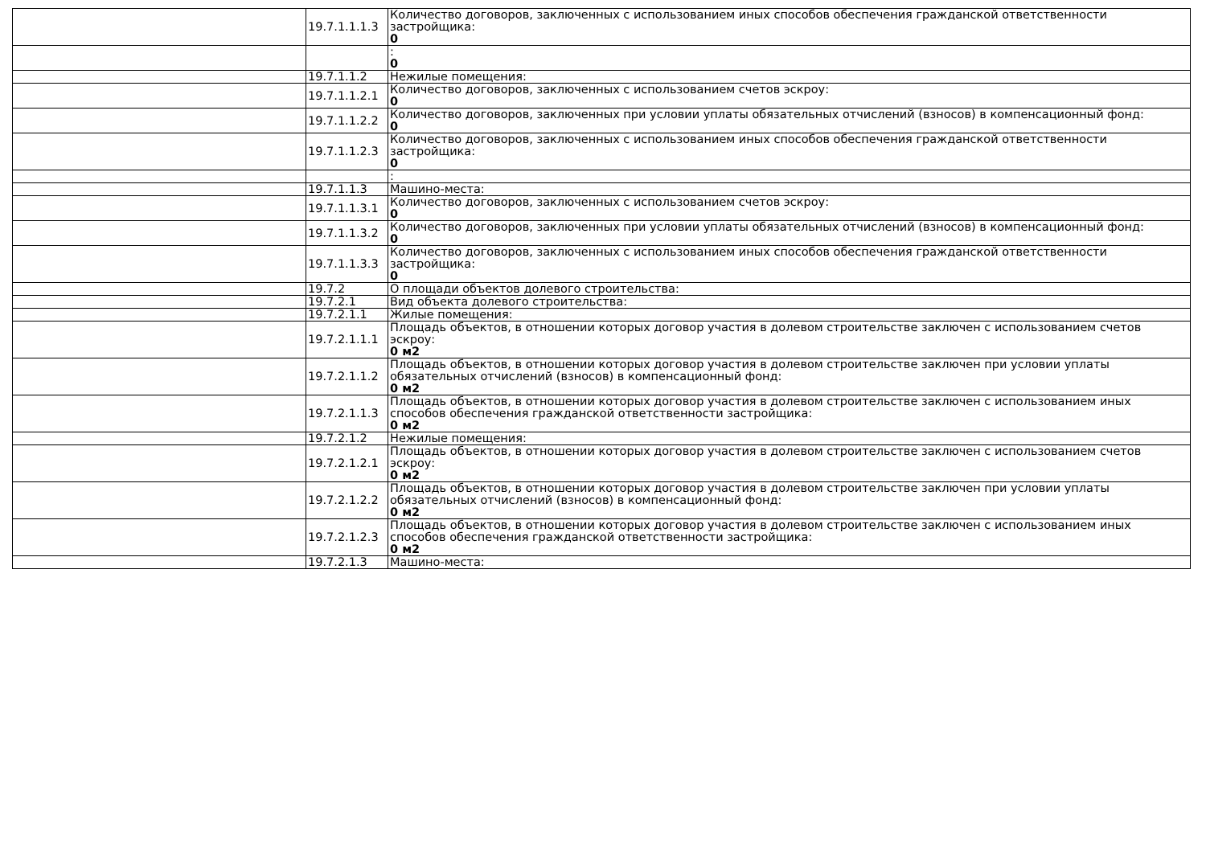| | 19.7.1.1.1.3 | Количество договоров, заключенных с использованием иных способов обеспечения гражданской ответственности застройщика: 0 |
| | | : 0 |
| | 19.7.1.1.2 | Нежилые помещения: |
| | 19.7.1.1.2.1 | Количество договоров, заключенных с использованием счетов эскроу: 0 |
| | 19.7.1.1.2.2 | Количество договоров, заключенных при условии уплаты обязательных отчислений (взносов) в компенсационный фонд: 0 |
| | 19.7.1.1.2.3 | Количество договоров, заключенных с использованием иных способов обеспечения гражданской ответственности застройщика: 0 |
| | | : |
| | 19.7.1.1.3 | Машино-места: |
| | 19.7.1.1.3.1 | Количество договоров, заключенных с использованием счетов эскроу: 0 |
| | 19.7.1.1.3.2 | Количество договоров, заключенных при условии уплаты обязательных отчислений (взносов) в компенсационный фонд: 0 |
| | 19.7.1.1.3.3 | Количество договоров, заключенных с использованием иных способов обеспечения гражданской ответственности застройщика: 0 |
| | 19.7.2 | О площади объектов долевого строительства: |
| | 19.7.2.1 | Вид объекта долевого строительства: |
| | 19.7.2.1.1 | Жилые помещения: |
| | 19.7.2.1.1.1 | Площадь объектов, в отношении которых договор участия в долевом строительстве заключен с использованием счетов эскроу: 0 м2 |
| | 19.7.2.1.1.2 | Площадь объектов, в отношении которых договор участия в долевом строительстве заключен при условии уплаты обязательных отчислений (взносов) в компенсационный фонд: 0 м2 |
| | 19.7.2.1.1.3 | Площадь объектов, в отношении которых договор участия в долевом строительстве заключен с использованием иных способов обеспечения гражданской ответственности застройщика: 0 м2 |
| | 19.7.2.1.2 | Нежилые помещения: |
| | 19.7.2.1.2.1 | Площадь объектов, в отношении которых договор участия в долевом строительстве заключен с использованием счетов эскроу: 0 м2 |
| | 19.7.2.1.2.2 | Площадь объектов, в отношении которых договор участия в долевом строительстве заключен при условии уплаты обязательных отчислений (взносов) в компенсационный фонд: 0 м2 |
| | 19.7.2.1.2.3 | Площадь объектов, в отношении которых договор участия в долевом строительстве заключен с использованием иных способов обеспечения гражданской ответственности застройщика: 0 м2 |
| | 19.7.2.1.3 | Машино-места: |